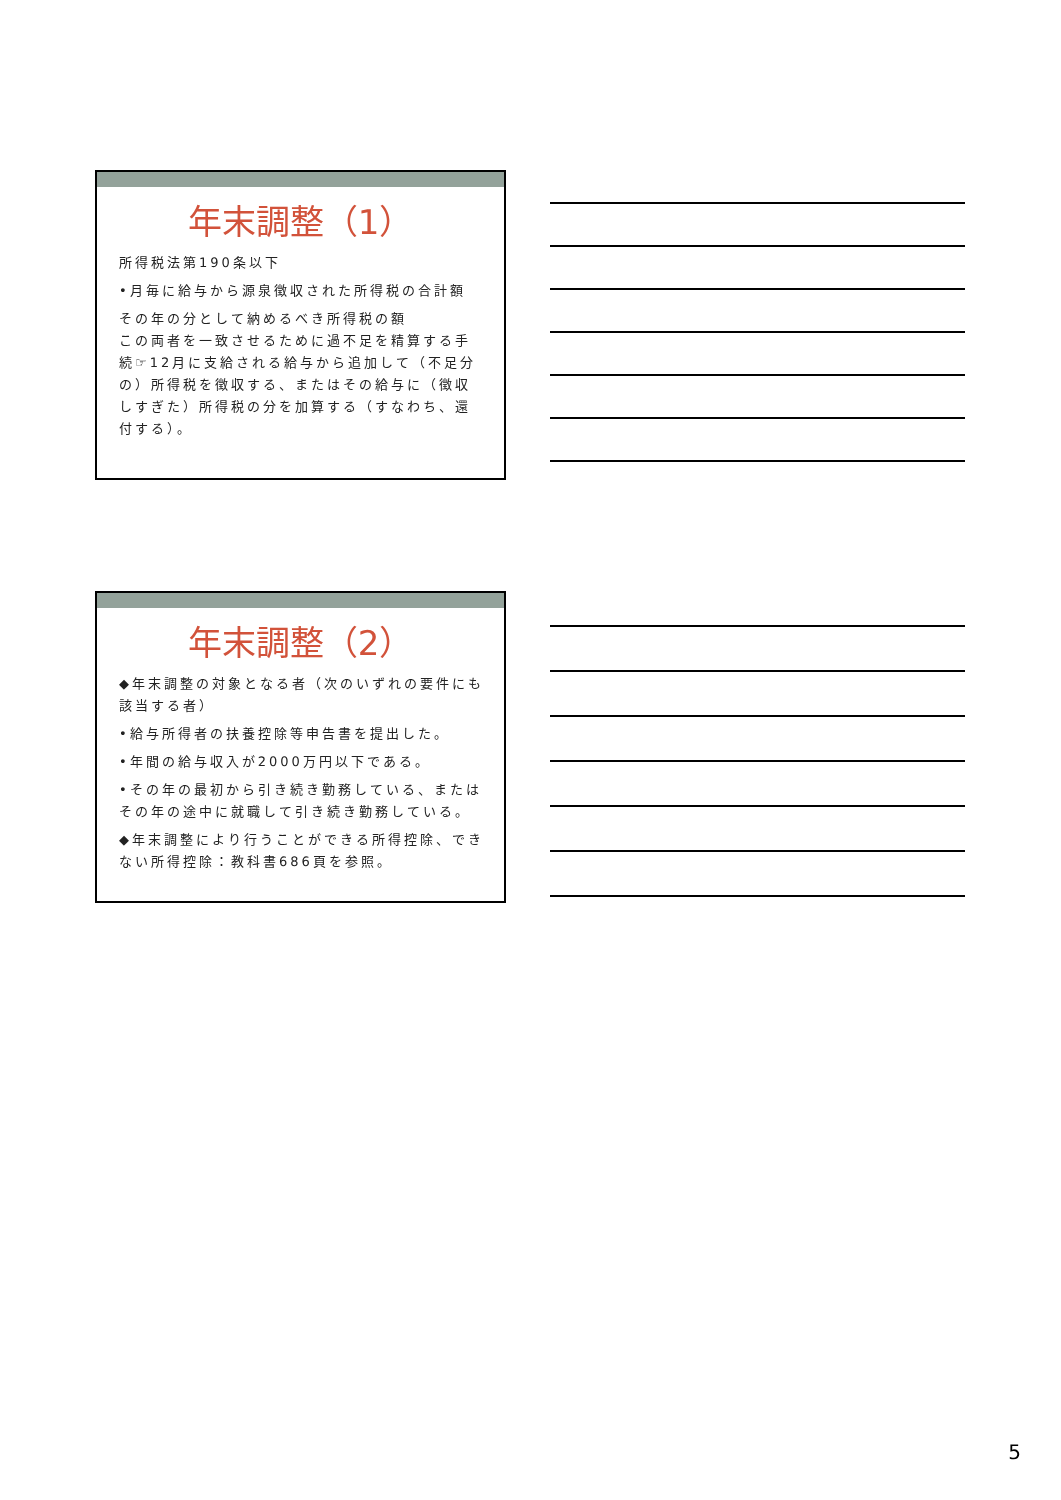年末調整（1）
所得税法第190条以下
•月毎に給与から源泉徴収された所得税の合計額
その年の分として納めるべき所得税の額
この両者を一致させるために過不足を精算する手続☞12月に支給される給与から追加して（不足分の）所得税を徴収する、またはその給与に（徴収しすぎた）所得税の分を加算する（すなわち、還付する）。
年末調整（2）
◆年末調整の対象となる者（次のいずれの要件にも該当する者）
•給与所得者の扶養控除等申告書を提出した。
•年間の給与収入が2000万円以下である。
•その年の最初から引き続き勤務している、またはその年の途中に就職して引き続き勤務している。
◆年末調整により行うことができる所得控除、できない所得控除：教科書686頁を参照。
5